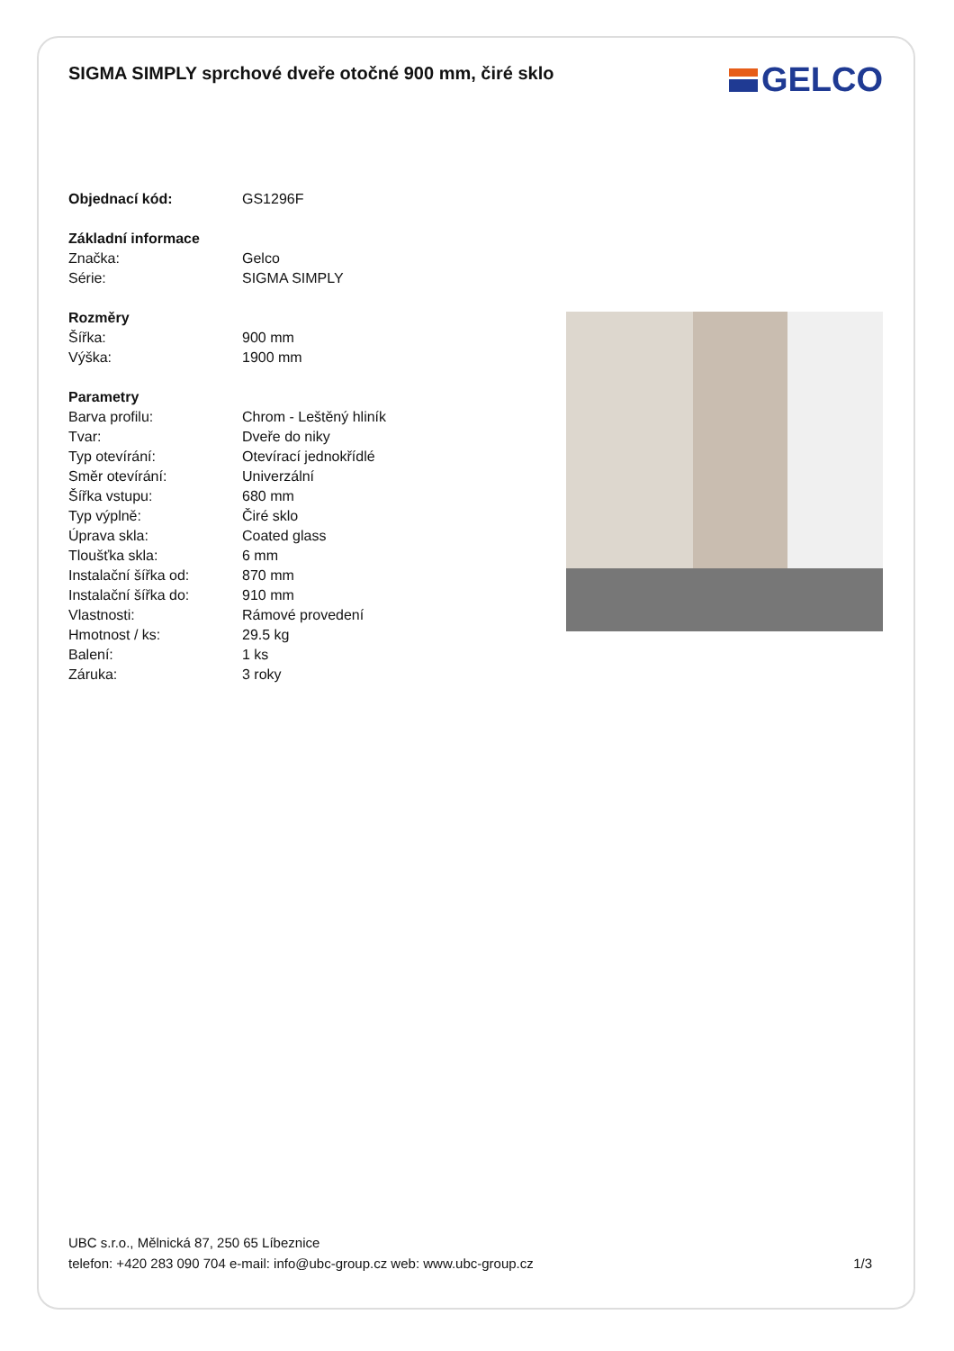SIGMA SIMPLY sprchové dveře otočné 900 mm, čiré sklo
GELCO
| Objednací kód: | GS1296F |
| Základní informace | |
| Značka: | Gelco |
| Série: | SIGMA SIMPLY |
| Rozměry | |
| Šířka: | 900 mm |
| Výška: | 1900 mm |
| Parametry | |
| Barva profilu: | Chrom - Leštěný hliník |
| Tvar: | Dveře do niky |
| Typ otevírání: | Otevírací jednokřídlé |
| Směr otevírání: | Univerzální |
| Šířka vstupu: | 680 mm |
| Typ výplně: | Čiré sklo |
| Úprava skla: | Coated glass |
| Tloušťka skla: | 6 mm |
| Instalační šířka od: | 870 mm |
| Instalační šířka do: | 910 mm |
| Vlastnosti: | Rámové provedení |
| Hmotnost / ks: | 29.5 kg |
| Balení: | 1 ks |
| Záruka: | 3 roky |
UBC s.r.o., Mělnická 87, 250 65 Líbeznice
telefon: +420 283 090 704 e-mail: info@ubc-group.cz web: www.ubc-group.cz 1/3